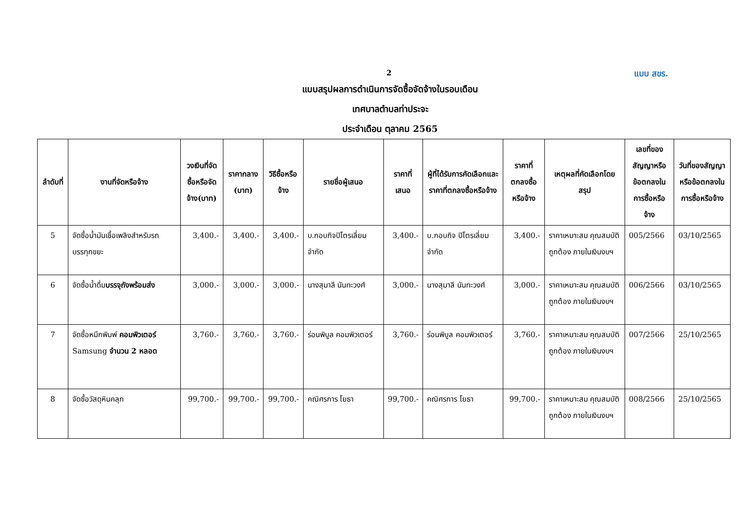2 แบบ สขร.
แบบสรุปผลการดำเนินการจัดซื้อจัดจ้างในรอบเดือน
เทศบาลตำบลท่าประจะ
ประจำเดือน ตุลาคม 2565
| ลำดับที่ | งานที่จัดหรือจ้าง | วงเงินที่จัดซื้อหรือจัดจ้าง(บาท) | ราคากลาง (บาท) | วิธีซื้อหรือจ้าง | รายชื่อผู้เสนอ | ราคาที่เสนอ | ผู้ที่ได้รับการคัดเลือกและราคาที่ตกลงซื้อหรือจ้าง | ราคาที่ตกลงซื้อหรือจ้าง | เหตุผลที่คัดเลือกโดยสรุป | เลขที่ของสัญญาหรือข้อตกลงในการซื้อหรือจ้าง | วันที่ของสัญญาหรือข้อตกลงในการซื้อหรือจ้าง |
| --- | --- | --- | --- | --- | --- | --- | --- | --- | --- | --- | --- |
| 5 | จัดซื้อน้ำมันเชื้อเพลิงสำหรับรถบรรทุกขยะ | 3,400.- | 3,400.- | 3,400.- | บ.กอบกิจปิโตรเลี่ยม จำกัด | 3,400.- | บ.กอบกิจ ปิโตรเลี่ยม จำกัด | 3,400.- | ราคาเหมาะสม คุณสมบัติถูกต้อง ภายในเงินงบฯ | 005/2566 | 03/10/2565 |
| 6 | จัดซื้อน้ำดื่ม บรรจุถังพร้อมส่ง | 3,000.- | 3,000.- | 3,000.- | นางสุมาลี นันทะวงศ์ | 3,000.- | นางสุมาลี นันทะวงศ์ | 3,000.- | ราคาเหมาะสม คุณสมบัติถูกต้อง ภายในเงินงบฯ | 006/2566 | 03/10/2565 |
| 7 | จัดซื้อหมึกพิมพ์ คอมพิวเตอร์ Samsung จำนวน 2 หลอด | 3,760.- | 3,760.- | 3,760.- | ร่อนพิบูล คอมพิวเตอร์ | 3,760.- | ร่อนพิบูล คอมพิวเตอร์ | 3,760.- | ราคาเหมาะสม คุณสมบัติถูกต้อง ภายในเงินงบฯ | 007/2566 | 25/10/2565 |
| 8 | จัดซื้อวัสดุหินคลุก | 99,700.- | 99,700.- | 99,700.- | คณิศรการ โยธา | 99,700.- | คณิศรการ โยธา | 99,700.- | ราคาเหมาะสม คุณสมบัติถูกต้อง ภายในเงินงบฯ | 008/2566 | 25/10/2565 |